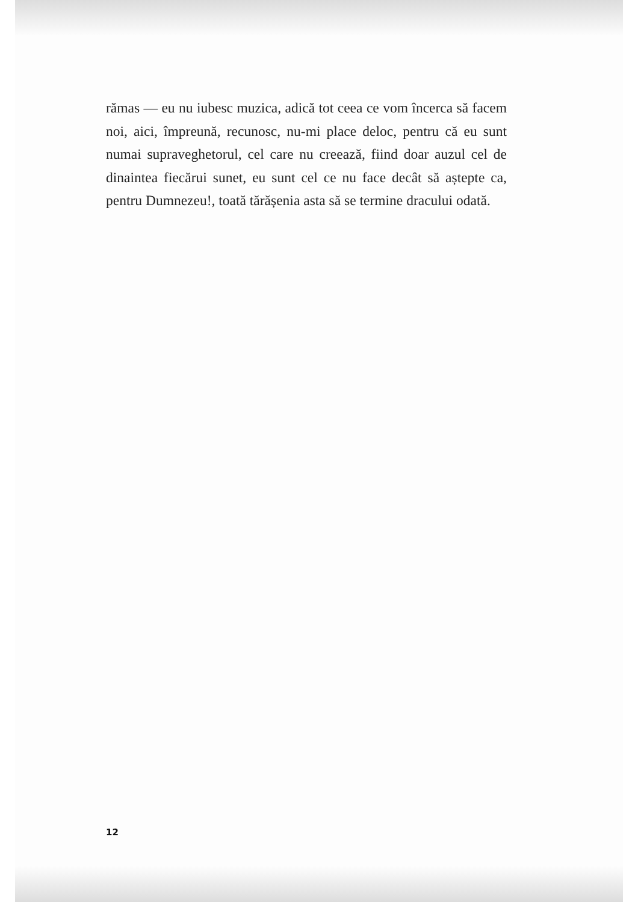rămas — eu nu iubesc muzica, adică tot ceea ce vom încerca să facem noi, aici, împreună, recunosc, nu-mi place deloc, pentru că eu sunt numai supraveghetorul, cel care nu creează, fiind doar auzul cel de dinaintea fiecărui sunet, eu sunt cel ce nu face decât să aștepte ca, pentru Dumnezeu!, toată tărășenia asta să se termine dracului odată.
12